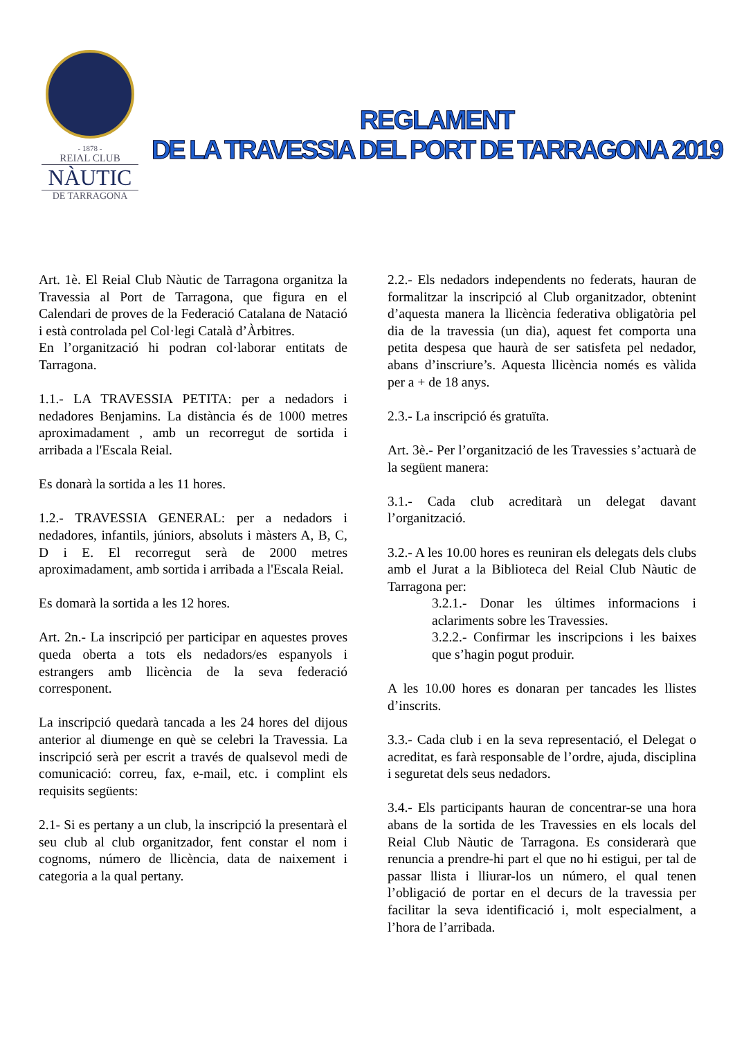- 1878 -
REIAL CLUB
NÀUTIC
DE TARRAGONA
REGLAMENT
DE LA TRAVESSIA DEL PORT DE TARRAGONA 2019
Art. 1è. El Reial Club Nàutic de Tarragona organitza la Travessia al Port de Tarragona, que figura en el Calendari de proves de la Federació Catalana de Natació i està controlada pel Col·legi Català d’Àrbitres.
En l’organització hi podran col·laborar entitats de Tarragona.
1.1.- LA TRAVESSIA PETITA: per a nedadors i nedadores Benjamins. La distància és de 1000 metres aproximadament , amb un recorregut de sortida i arribada a l'Escala Reial.
Es donarà la sortida a les 11 hores.
1.2.- TRAVESSIA GENERAL: per a nedadors i nedadores, infantils, júniors, absoluts i màsters A, B, C, D i E. El recorregut serà de 2000 metres aproximadament, amb sortida i arribada a l'Escala Reial.
Es domarà la sortida a les 12 hores.
Art. 2n.- La inscripció per participar en aquestes proves queda oberta a tots els nedadors/es espanyols i estrangers amb llicència de la seva federació corresponent.
La inscripció quedarà tancada a les 24 hores del dijous anterior al diumenge en què se celebri la Travessia. La inscripció serà per escrit a través de qualsevol medi de comunicació: correu, fax, e-mail, etc. i complint els requisits següents:
2.1- Si es pertany a un club, la inscripció la presentarà el seu club al club organitzador, fent constar el nom i cognoms, número de llicència, data de naixement i categoria a la qual pertany.
2.2.- Els nedadors independents no federats, hauran de formalitzar la inscripció al Club organitzador, obtenint d’aquesta manera la llicència federativa obligatòria pel dia de la travessia (un dia), aquest fet comporta una petita despesa que haurà de ser satisfeta pel nedador, abans d’inscriure’s. Aquesta llicència només es vàlida per a + de 18 anys.
2.3.- La inscripció és gratuïta.
Art. 3è.- Per l’organització de les Travessies s’actuarà de la següent manera:
3.1.- Cada club acreditarà un delegat davant l’organització.
3.2.- A les 10.00 hores es reuniran els delegats dels clubs amb el Jurat a la Biblioteca del Reial Club Nàutic de Tarragona per:
3.2.1.- Donar les últimes informacions i aclariments sobre les Travessies.
3.2.2.- Confirmar les inscripcions i les baixes que s’hagin pogut produir.
A les 10.00 hores es donaran per tancades les llistes d’inscrits.
3.3.- Cada club i en la seva representació, el Delegat o acreditat, es farà responsable de l’ordre, ajuda, disciplina i seguretat dels seus nedadors.
3.4.- Els participants hauran de concentrar-se una hora abans de la sortida de les Travessies en els locals del Reial Club Nàutic de Tarragona. Es considerarà que renuncia a prendre-hi part el que no hi estigui, per tal de passar llista i lliurar-los un número, el qual tenen l’obligació de portar en el decurs de la travessia per facilitar la seva identificació i, molt especialment, a l’hora de l’arribada.